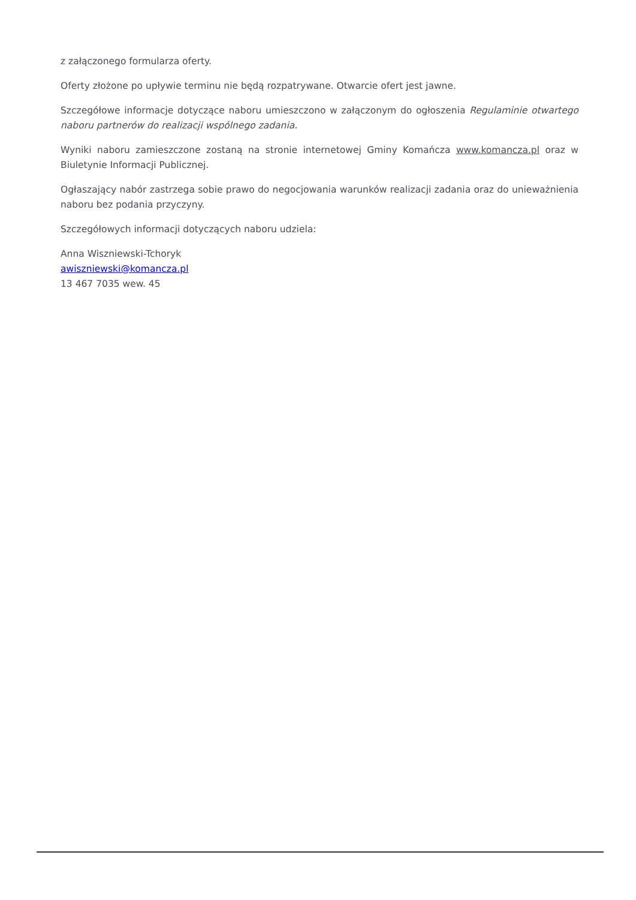z załączonego formularza oferty.
Oferty złożone po upływie terminu nie będą rozpatrywane. Otwarcie ofert jest jawne.
Szczegółowe informacje dotyczące naboru umieszczono w załączonym do ogłoszenia Regulaminie otwartego naboru partnerów do realizacji wspólnego zadania.
Wyniki naboru zamieszczone zostaną na stronie internetowej Gminy Komańcza www.komancza.pl oraz w Biuletynie Informacji Publicznej.
Ogłaszający nabór zastrzega sobie prawo do negocjowania warunków realizacji zadania oraz do unieważnienia naboru bez podania przyczyny.
Szczegółowych informacji dotyczących naboru udziela:
Anna Wiszniewski-Tchoryk
awiszniewski@komancza.pl
13 467 7035 wew. 45